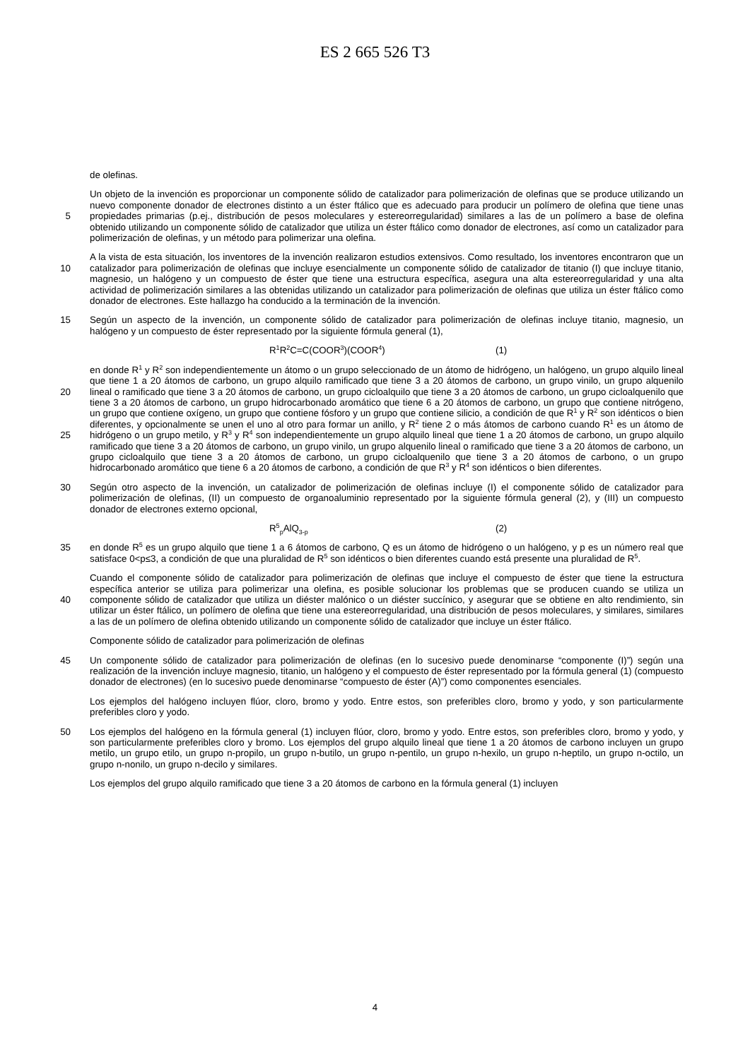ES 2 665 526 T3
de olefinas.
Un objeto de la invención es proporcionar un componente sólido de catalizador para polimerización de olefinas que se produce utilizando un nuevo componente donador de electrones distinto a un éster ftálico que es adecuado para producir un polímero de olefina que tiene unas propiedades primarias (p.ej., distribución de pesos moleculares y 5 estereorregularidad) similares a las de un polímero a base de olefina obtenido utilizando un componente sólido de catalizador que utiliza un éster ftálico como donador de electrones, así como un catalizador para polimerización de olefinas, y un método para polimerizar una olefina.
A la vista de esta situación, los inventores de la invención realizaron estudios extensivos. Como resultado, los inventores encontraron que un catalizador para polimerización de olefinas que incluye esencialmente un 10 componente sólido de catalizador de titanio (I) que incluye titanio, magnesio, un halógeno y un compuesto de éster que tiene una estructura específica, asegura una alta estereorregularidad y una alta actividad de polimerización similares a las obtenidas utilizando un catalizador para polimerización de olefinas que utiliza un éster ftálico como donador de electrones. Este hallazgo ha conducido a la terminación de la invención.
Según un aspecto de la invención, un componente sólido de catalizador para polimerización de olefinas incluye 15 titanio, magnesio, un halógeno y un compuesto de éster representado por la siguiente fórmula general (1),
R<sup>1</sup>R<sup>2</sup>C=C(COOR<sup>3</sup>)(COOR<sup>4</sup>) (1)
en donde R<sup>1</sup> y R<sup>2</sup> son independientemente un átomo o un grupo seleccionado de un átomo de hidrógeno, un halógeno, un grupo alquilo lineal que tiene 1 a 20 átomos de carbono, un grupo alquilo ramificado que tiene 3 a 20 átomos de carbono, un grupo vinilo, un grupo alquenilo lineal o ramificado que tiene 3 a 20 átomos de carbono, un 20 grupo cicloalquilo que tiene 3 a 20 átomos de carbono, un grupo cicloalquenilo que tiene 3 a 20 átomos de carbono, un grupo hidrocarbonado aromático que tiene 6 a 20 átomos de carbono, un grupo que contiene nitrógeno, un grupo que contiene oxígeno, un grupo que contiene fósforo y un grupo que contiene silicio, a condición de que R<sup>1</sup> y R<sup>2</sup> son idénticos o bien diferentes, y opcionalmente se unen el uno al otro para formar un anillo, y R<sup>2</sup> tiene 2 o más átomos de carbono cuando R<sup>1</sup> es un átomo de hidrógeno o un grupo metilo, y R<sup>3</sup> y R<sup>4</sup> son independientemente un grupo 25 alquilo lineal que tiene 1 a 20 átomos de carbono, un grupo alquilo ramificado que tiene 3 a 20 átomos de carbono, un grupo vinilo, un grupo alquenilo lineal o ramificado que tiene 3 a 20 átomos de carbono, un grupo cicloalquilo que tiene 3 a 20 átomos de carbono, un grupo cicloalquenilo que tiene 3 a 20 átomos de carbono, o un grupo hidrocarbonado aromático que tiene 6 a 20 átomos de carbono, a condición de que R<sup>3</sup> y R<sup>4</sup> son idénticos o bien diferentes.
30 Según otro aspecto de la invención, un catalizador de polimerización de olefinas incluye (I) el componente sólido de catalizador para polimerización de olefinas, (II) un compuesto de organoaluminio representado por la siguiente fórmula general (2), y (III) un compuesto donador de electrones externo opcional,
R<sup>5</sup><sub>p</sub>AlQ<sub>3-p</sub> (2)
en donde R<sup>5</sup> es un grupo alquilo que tiene 1 a 6 átomos de carbono, Q es un átomo de hidrógeno o un halógeno, y p 35 es un número real que satisface 0<p≤3, a condición de que una pluralidad de R<sup>5</sup> son idénticos o bien diferentes cuando está presente una pluralidad de R<sup>5</sup>.
Cuando el componente sólido de catalizador para polimerización de olefinas que incluye el compuesto de éster que tiene la estructura específica anterior se utiliza para polimerizar una olefina, es posible solucionar los problemas que se producen cuando se utiliza un componente sólido de catalizador que utiliza un diéster malónico o un diéster 40 succínico, y asegurar que se obtiene en alto rendimiento, sin utilizar un éster ftálico, un polímero de olefina que tiene una estereorregularidad, una distribución de pesos moleculares, y similares, similares a las de un polímero de olefina obtenido utilizando un componente sólido de catalizador que incluye un éster ftálico.
Componente sólido de catalizador para polimerización de olefinas
Un componente sólido de catalizador para polimerización de olefinas (en lo sucesivo puede denominarse 45 “componente (I)”) según una realización de la invención incluye magnesio, titanio, un halógeno y el compuesto de éster representado por la fórmula general (1) (compuesto donador de electrones) (en lo sucesivo puede denominarse “compuesto de éster (A)”) como componentes esenciales.
Los ejemplos del halógeno incluyen flúor, cloro, bromo y yodo. Entre estos, son preferibles cloro, bromo y yodo, y son particularmente preferibles cloro y yodo.
50 Los ejemplos del halógeno en la fórmula general (1) incluyen flúor, cloro, bromo y yodo. Entre estos, son preferibles cloro, bromo y yodo, y son particularmente preferibles cloro y bromo. Los ejemplos del grupo alquilo lineal que tiene 1 a 20 átomos de carbono incluyen un grupo metilo, un grupo etilo, un grupo n-propilo, un grupo n-butilo, un grupo n-pentilo, un grupo n-hexilo, un grupo n-heptilo, un grupo n-octilo, un grupo n-nonilo, un grupo n-decilo y similares.
Los ejemplos del grupo alquilo ramificado que tiene 3 a 20 átomos de carbono en la fórmula general (1) incluyen
4